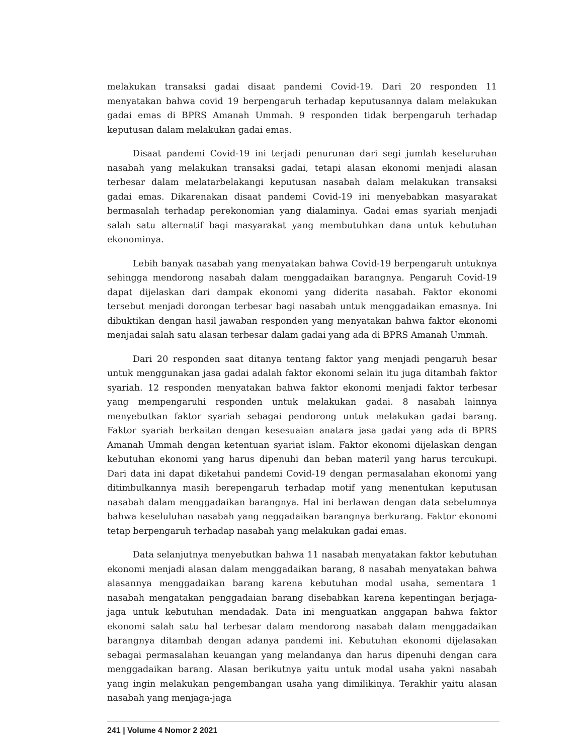melakukan transaksi gadai disaat pandemi Covid-19. Dari 20 responden 11 menyatakan bahwa covid 19 berpengaruh terhadap keputusannya dalam melakukan gadai emas di BPRS Amanah Ummah. 9 responden tidak berpengaruh terhadap keputusan dalam melakukan gadai emas.
Disaat pandemi Covid-19 ini terjadi penurunan dari segi jumlah keseluruhan nasabah yang melakukan transaksi gadai, tetapi alasan ekonomi menjadi alasan terbesar dalam melatarbelakangi keputusan nasabah dalam melakukan transaksi gadai emas. Dikarenakan disaat pandemi Covid-19 ini menyebabkan masyarakat bermasalah terhadap perekonomian yang dialaminya. Gadai emas syariah menjadi salah satu alternatif bagi masyarakat yang membutuhkan dana untuk kebutuhan ekonominya.
Lebih banyak nasabah yang menyatakan bahwa Covid-19 berpengaruh untuknya sehingga mendorong nasabah dalam menggadaikan barangnya. Pengaruh Covid-19 dapat dijelaskan dari dampak ekonomi yang diderita nasabah. Faktor ekonomi tersebut menjadi dorongan terbesar bagi nasabah untuk menggadaikan emasnya. Ini dibuktikan dengan hasil jawaban responden yang menyatakan bahwa faktor ekonomi menjadai salah satu alasan terbesar dalam gadai yang ada di BPRS Amanah Ummah.
Dari 20 responden saat ditanya tentang faktor yang menjadi pengaruh besar untuk menggunakan jasa gadai adalah faktor ekonomi selain itu juga ditambah faktor syariah. 12 responden menyatakan bahwa faktor ekonomi menjadi faktor terbesar yang mempengaruhi responden untuk melakukan gadai. 8 nasabah lainnya menyebutkan faktor syariah sebagai pendorong untuk melakukan gadai barang. Faktor syariah berkaitan dengan kesesuaian anatara jasa gadai yang ada di BPRS Amanah Ummah dengan ketentuan syariat islam. Faktor ekonomi dijelaskan dengan kebutuhan ekonomi yang harus dipenuhi dan beban materil yang harus tercukupi. Dari data ini dapat diketahui pandemi Covid-19 dengan permasalahan ekonomi yang ditimbulkannya masih berepengaruh terhadap motif yang menentukan keputusan nasabah dalam menggadaikan barangnya. Hal ini berlawan dengan data sebelumnya bahwa keseluluhan nasabah yang neggadaikan barangnya berkurang. Faktor ekonomi tetap berpengaruh terhadap nasabah yang melakukan gadai emas.
Data selanjutnya menyebutkan bahwa 11 nasabah menyatakan faktor kebutuhan ekonomi menjadi alasan dalam menggadaikan barang, 8 nasabah menyatakan bahwa alasannya menggadaikan barang karena kebutuhan modal usaha, sementara 1 nasabah mengatakan penggadaian barang disebabkan karena kepentingan berjaga-jaga untuk kebutuhan mendadak. Data ini menguatkan anggapan bahwa faktor ekonomi salah satu hal terbesar dalam mendorong nasabah dalam menggadaikan barangnya ditambah dengan adanya pandemi ini. Kebutuhan ekonomi dijelasakan sebagai permasalahan keuangan yang melandanya dan harus dipenuhi dengan cara menggadaikan barang. Alasan berikutnya yaitu untuk modal usaha yakni nasabah yang ingin melakukan pengembangan usaha yang dimilikinya. Terakhir yaitu alasan nasabah yang menjaga-jaga
241 | Volume 4 Nomor 2 2021